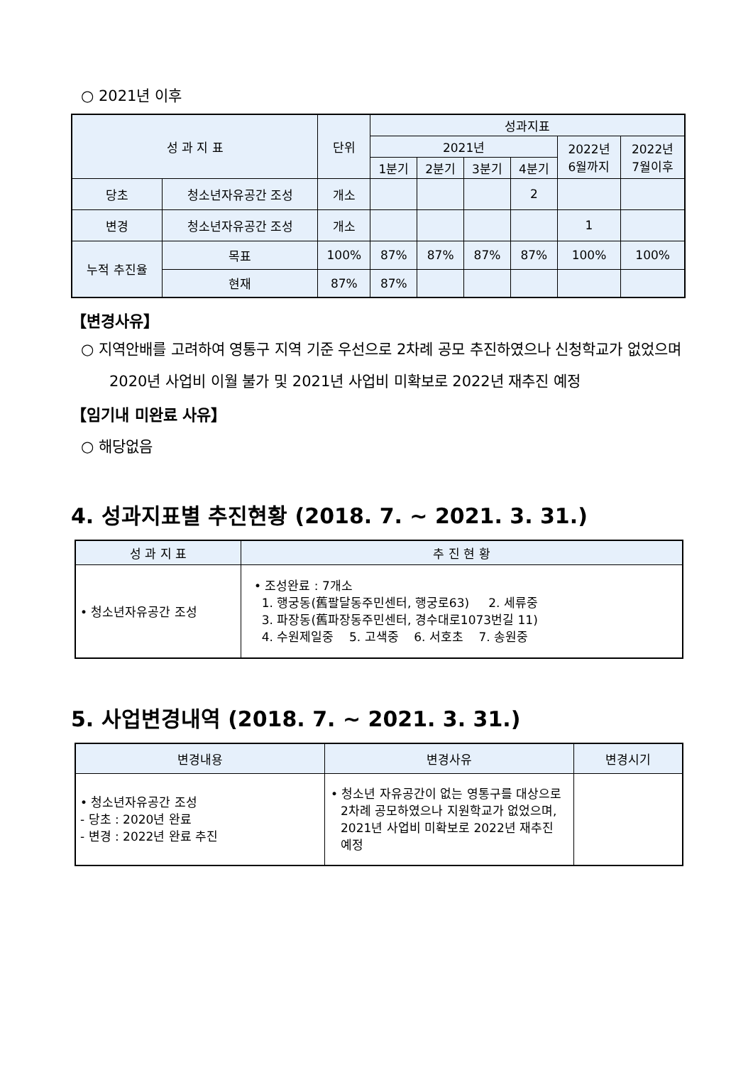○ 2021년 이후
| 성 과 지 표 | | | 단위 | 성과지표 | | | | | |
| --- | --- | --- | --- | --- | --- | --- | --- | --- | --- |
| | | | | 2021년 | | | | 2022년 6월까지 | 2022년 7월이후 |
| | | | | 1분기 | 2분기 | 3분기 | 4분기 | | |
| 당초 | 청소년자유공간 조성 | | 개소 | | | | 2 | | |
| 변경 | 청소년자유공간 조성 | | 개소 | | | | | 1 | |
| 누적 추진율 | | 목표 | 100% | 87% | 87% | 87% | 87% | 100% | 100% |
| | | 현재 | 87% | 87% | | | | | |
【변경사유】
○ 지역안배를 고려하여 영통구 지역 기준 우선으로 2차례 공모 추진하였으나 신청학교가 없었으며 2020년 사업비 이월 불가 및 2021년 사업비 미확보로 2022년 재추진 예정
【임기내 미완료 사유】
○ 해당없음
4. 성과지표별 추진현황 (2018. 7. ~ 2021. 3. 31.)
| 성 과 지 표 | 추 진 현 황 |
| --- | --- |
| • 청소년자유공간 조성 | • 조성완료 : 7개소 1. 행궁동(舊팔달동주민센터, 행궁로63) 2. 세류중 3. 파장동(舊파장동주민센터, 경수대로1073번길 11) 4. 수원제일중 5. 고색중 6. 서호초 7. 송원중 |
5. 사업변경내역 (2018. 7. ~ 2021. 3. 31.)
| 변경내용 | 변경사유 | 변경시기 |
| --- | --- | --- |
| • 청소년자유공간 조성 - 당초 : 2020년 완료 - 변경 : 2022년 완료 추진 | • 청소년 자유공간이 없는 영통구를 대상으로 2차례 공모하였으나 지원학교가 없었으며, 2021년 사업비 미확보로 2022년 재추진 예정 | |